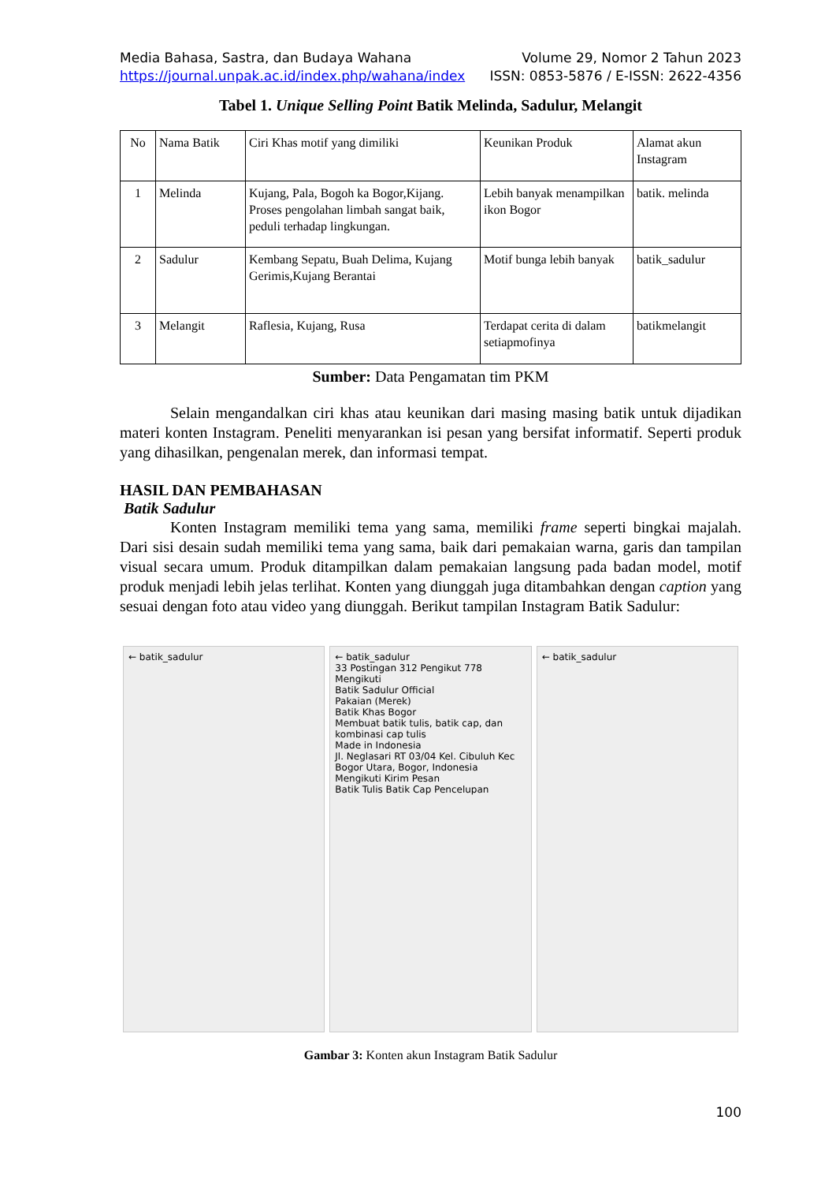Media Bahasa, Sastra, dan Budaya Wahana Volume 29, Nomor 2 Tahun 2023
https://journal.unpak.ac.id/index.php/wahana/index ISSN: 0853-5876 / E-ISSN: 2622-4356
Tabel 1. Unique Selling Point Batik Melinda, Sadulur, Melangit
| No | Nama Batik | Ciri Khas motif yang dimiliki | Keunikan Produk | Alamat akun Instagram |
| 1 | Melinda | Kujang, Pala, Bogoh ka Bogor,Kijang. Proses pengolahan limbah sangat baik, peduli terhadap lingkungan. | Lebih banyak menampilkan ikon Bogor | batik. melinda |
| 2 | Sadulur | Kembang Sepatu, Buah Delima, Kujang Gerimis,Kujang Berantai | Motif bunga lebih banyak | batik_sadulur |
| 3 | Melangit | Raflesia, Kujang, Rusa | Terdapat cerita di dalam setiapmofinya | batikmelangit |
Sumber: Data Pengamatan tim PKM
Selain mengandalkan ciri khas atau keunikan dari masing masing batik untuk dijadikan materi konten Instagram. Peneliti menyarankan isi pesan yang bersifat informatif. Seperti produk yang dihasilkan, pengenalan merek, dan informasi tempat.
HASIL DAN PEMBAHASAN
Batik Sadulur
Konten Instagram memiliki tema yang sama, memiliki frame seperti bingkai majalah. Dari sisi desain sudah memiliki tema yang sama, baik dari pemakaian warna, garis dan tampilan visual secara umum. Produk ditampilkan dalam pemakaian langsung pada badan model, motif produk menjadi lebih jelas terlihat. Konten yang diunggah juga ditambahkan dengan caption yang sesuai dengan foto atau video yang diunggah. Berikut tampilan Instagram Batik Sadulur:
← batik_sadulur ← batik_sadulur
33 Postingan 312 Pengikut 778 Mengikuti
Batik Sadulur Official
Pakaian (Merek)
Batik Khas Bogor
Membuat batik tulis, batik cap, dan kombinasi cap tulis
Made in Indonesia
Jl. Neglasari RT 03/04 Kel. Cibuluh Kec Bogor Utara, Bogor, Indonesia
Mengikuti Kirim Pesan
Batik Tulis Batik Cap Pencelupan
← batik_sadulur
Gambar 3: Konten akun Instagram Batik Sadulur
100